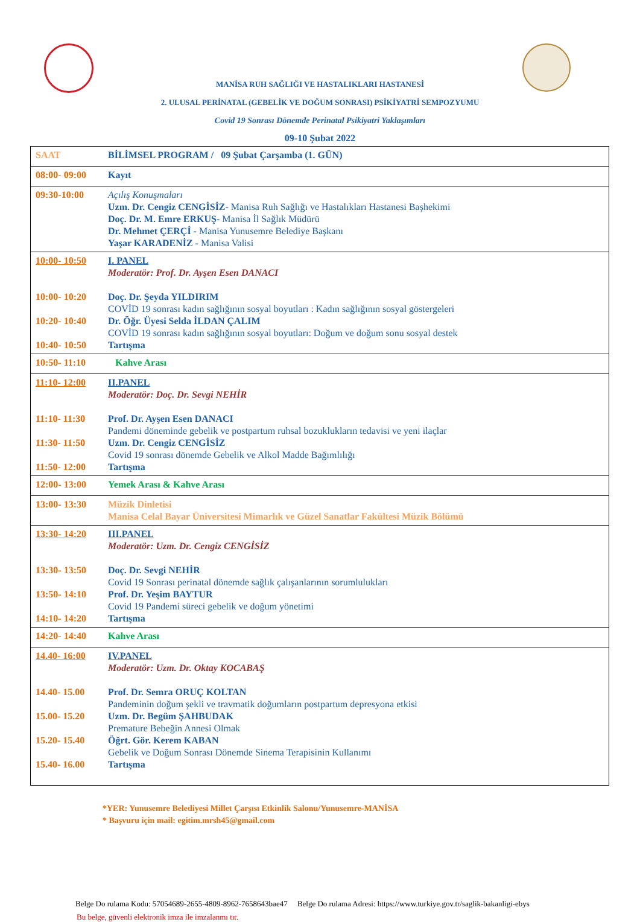MANİSA RUH SAĞLIĞI VE HASTALIKLARI HASTANESİ
2. ULUSAL PERİNATAL (GEBELİK VE DOĞUM SONRASI) PSİKİYATRİ SEMPOZYUMU
Covid 19 Sonrası Dönemde Perinatal Psikiyatri Yaklaşımları
09-10 Şubat 2022
| SAAT | BİLİMSEL PROGRAM / 09 Şubat Çarşamba (1. GÜN) |
| 08:00- 09:00 | Kayıt |
| 09:30-10:00 | Açılış Konuşmaları Uzm. Dr. Cengiz CENGİSİZ- Manisa Ruh Sağlığı ve Hastalıkları Hastanesi Başhekimi Doç. Dr. M. Emre ERKUŞ- Manisa İl Sağlık Müdürü Dr. Mehmet ÇERÇİ - Manisa Yunusemre Belediye Başkanı Yaşar KARADENİZ - Manisa Valisi |
| 10:00- 10:50 10:00- 10:20 10:20- 10:40 10:40- 10:50 | I. PANEL Moderatör: Prof. Dr. Ayşen Esen DANACI Doç. Dr. Şeyda YILDIRIM COVİD 19 sonrası kadın sağlığının sosyal boyutları : Kadın sağlığının sosyal göstergeleri Dr. Öğr. Üyesi Selda İLDAN ÇALIM COVİD 19 sonrası kadın sağlığının sosyal boyutları: Doğum ve doğum sonu sosyal destek Tartışma |
| 10:50- 11:10 | Kahve Arası |
| 11:10- 12:00 11:10- 11:30 11:30- 11:50 11:50- 12:00 | II.PANEL Moderatör: Doç. Dr. Sevgi NEHİR Prof. Dr. Ayşen Esen DANACI Pandemi döneminde gebelik ve postpartum ruhsal bozuklukların tedavisi ve yeni ilaçlar Uzm. Dr. Cengiz CENGİSİZ Covid 19 sonrası dönemde Gebelik ve Alkol Madde Bağımlılığı Tartışma |
| 12:00- 13:00 | Yemek Arası & Kahve Arası |
| 13:00- 13:30 | Müzik Dinletisi Manisa Celal Bayar Üniversitesi Mimarlık ve Güzel Sanatlar Fakültesi Müzik Bölümü |
| 13:30- 14:20 13:30- 13:50 13:50- 14:10 14:10- 14:20 | III.PANEL Moderatör: Uzm. Dr. Cengiz CENGİSİZ Doç. Dr. Sevgi NEHİR Covid 19 Sonrası perinatal dönemde sağlık çalışanlarının sorumlulukları Prof. Dr. Yeşim BAYTUR Covid 19 Pandemi süreci gebelik ve doğum yönetimi Tartışma |
| 14:20- 14:40 | Kahve Arası |
| 14.40- 16:00 14.40- 15.00 15.00- 15.20 15.20- 15.40 15.40- 16.00 | IV.PANEL Moderatör: Uzm. Dr. Oktay KOCABAŞ Prof. Dr. Semra ORUÇ KOLTAN Pandeminin doğum şekli ve travmatik doğumların postpartum depresyona etkisi Uzm. Dr. Begüm ŞAHBUDAK Premature Bebeğin Annesi Olmak Öğrt. Gör. Kerem KABAN Gebelik ve Doğum Sonrası Dönemde Sinema Terapisinin Kullanımı Tartışma |
*YER: Yunusemre Belediyesi Millet Çarşısı Etkinlik Salonu/Yunusemre-MANİSA
* Başvuru için mail: egitim.mrsh45@gmail.com
Belge Do rulama Kodu: 57054689-2655-4809-8962-7658643bae47 Belge Do rulama Adresi: https://www.turkiye.gov.tr/saglik-bakanligi-ebys
Bu belge, güvenli elektronik imza ile imzalanmı tır.